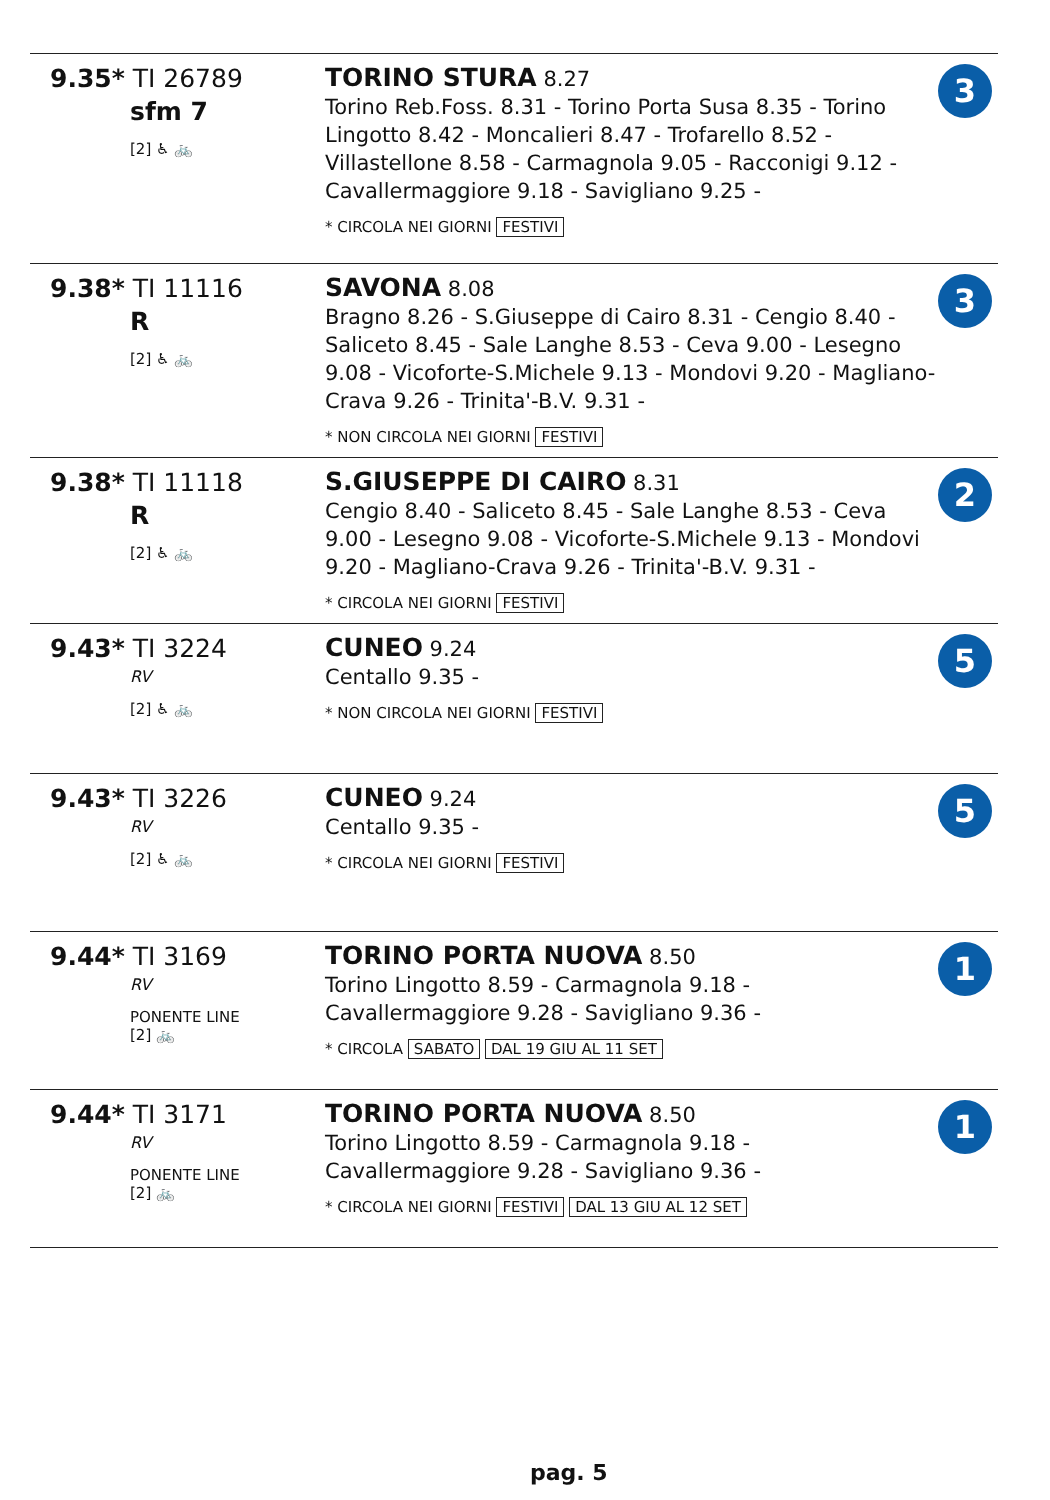| 9.35* TI 26789 sfm 7 [2] ♿ 🚲 | TORINO STURA 8.27 Torino Reb.Foss. 8.31 - Torino Porta Susa 8.35 - Torino Lingotto 8.42 - Moncalieri 8.47 - Trofarello 8.52 - Villastellone 8.58 - Carmagnola 9.05 - Racconigi 9.12 - Cavallermaggiore 9.18 - Savigliano 9.25 - * CIRCOLA NEI GIORNI FESTIVI | 3 |
| 9.38* TI 11116 R [2] ♿ 🚲 | SAVONA 8.08 Bragno 8.26 - S.Giuseppe di Cairo 8.31 - Cengio 8.40 - Saliceto 8.45 - Sale Langhe 8.53 - Ceva 9.00 - Lesegno 9.08 - Vicoforte-S.Michele 9.13 - Mondovi 9.20 - Magliano-Crava 9.26 - Trinita'-B.V. 9.31 - * NON CIRCOLA NEI GIORNI FESTIVI | 3 |
| 9.38* TI 11118 R [2] ♿ 🚲 | S.GIUSEPPE DI CAIRO 8.31 Cengio 8.40 - Saliceto 8.45 - Sale Langhe 8.53 - Ceva 9.00 - Lesegno 9.08 - Vicoforte-S.Michele 9.13 - Mondovi 9.20 - Magliano-Crava 9.26 - Trinita'-B.V. 9.31 - * CIRCOLA NEI GIORNI FESTIVI | 2 |
| 9.43* TI 3224 RV [2] ♿ 🚲 | CUNEO 9.24 Centallo 9.35 - * NON CIRCOLA NEI GIORNI FESTIVI | 5 |
| 9.43* TI 3226 RV [2] ♿ 🚲 | CUNEO 9.24 Centallo 9.35 - * CIRCOLA NEI GIORNI FESTIVI | 5 |
| 9.44* TI 3169 RV PONENTE LINE [2] 🚲 | TORINO PORTA NUOVA 8.50 Torino Lingotto 8.59 - Carmagnola 9.18 - Cavallermaggiore 9.28 - Savigliano 9.36 - * CIRCOLA SABATO DAL 19 GIU AL 11 SET | 1 |
| 9.44* TI 3171 RV PONENTE LINE [2] 🚲 | TORINO PORTA NUOVA 8.50 Torino Lingotto 8.59 - Carmagnola 9.18 - Cavallermaggiore 9.28 - Savigliano 9.36 - * CIRCOLA NEI GIORNI FESTIVI DAL 13 GIU AL 12 SET | 1 |
pag. 5